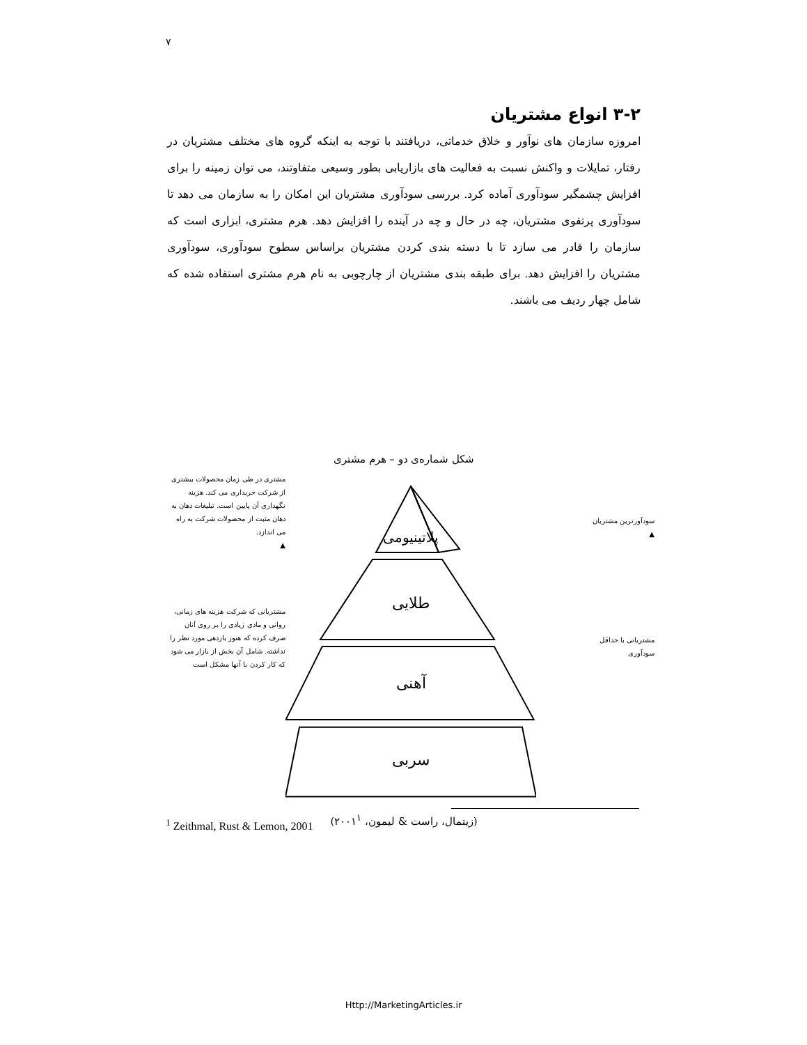۷
۳-۲ انواع مشتریان
امروزه سازمان های نوآور و خلاق خدماتی، دریافتند با توجه به اینکه گروه های مختلف مشتریان در رفتار، تمایلات و واکنش نسبت به فعالیت های بازاریابی بطور وسیعی متفاوتند، می توان زمینه را برای افزایش چشمگیر سودآوری آماده کرد. بررسی سودآوری مشتریان این امکان را به سازمان می دهد تا سودآوری پرتفوی مشتریان، چه در حال و چه در آینده را افزایش دهد. هرم مشتری، ابزاری است که سازمان را قادر می سازد تا با دسته بندی کردن مشتریان براساس سطوح سودآوری، سودآوری مشتریان را افزایش دهد. برای طبقه بندی مشتریان از چارچوبی به نام هرم مشتری استفاده شده که شامل چهار ردیف می باشند.
شکل شماره‌ی دو – هرم مشتری
سودآورترین مشتریان
▲
مشتریانی با حداقل
سودآوری
پلاتینیومی
طلایی
آهنی
سربی
مشتری در طی زمان محصولات بیشتری از شرکت خریداری می کند. هزینه نگهداری آن پایین است. تبلیغات دهان به دهان مثبت از محصولات شرکت به راه می اندازد.
▲
مشتریانی که شرکت هزینه های زمانی، روانی و مادی زیادی را بر روی آنان صرف کرده که هنوز بازدهی مورد نظر را نداشته. شامل آن بخش از بازار می شود که کار کردن با آنها مشکل است
(زیتمال، راست & لیمون، ۲۰۰۱<sup>۱</sup>)
<sup>1</sup> Zeithmal, Rust & Lemon, 2001
Http://MarketingArticles.ir